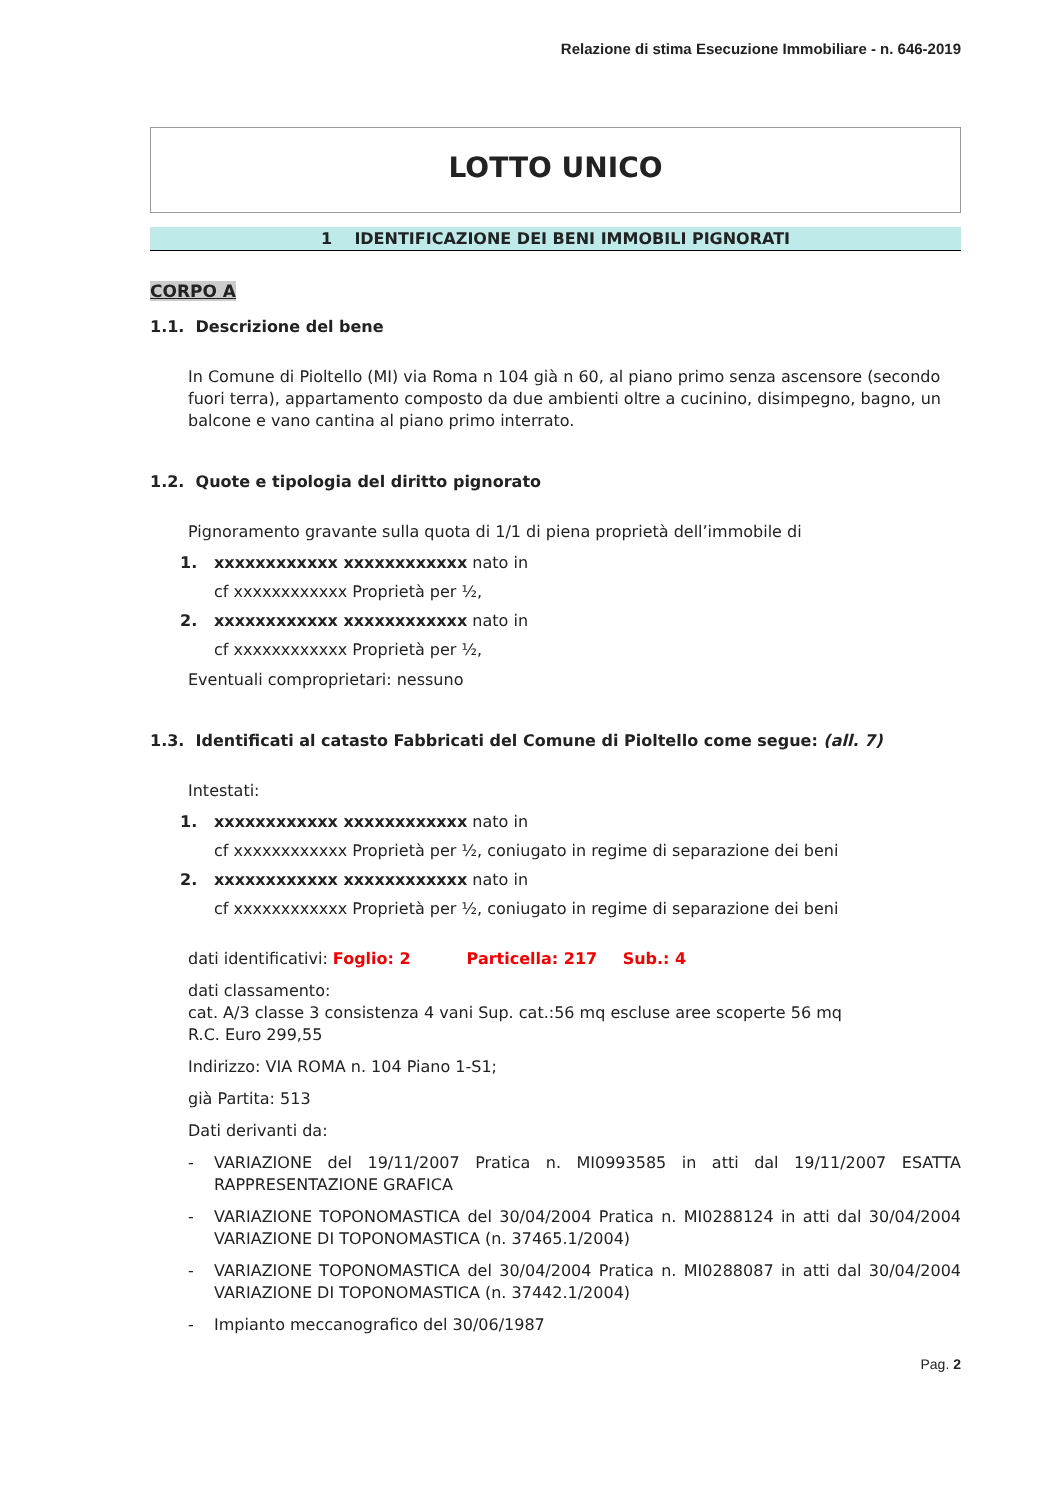Relazione di stima Esecuzione Immobiliare - n. 646-2019
LOTTO UNICO
1 IDENTIFICAZIONE DEI BENI IMMOBILI PIGNORATI
CORPO A
1.1. Descrizione del bene
In Comune di Pioltello (MI) via Roma n 104 già n 60, al piano primo senza ascensore (secondo fuori terra), appartamento composto da due ambienti oltre a cucinino, disimpegno, bagno, un balcone e vano cantina al piano primo interrato.
1.2. Quote e tipologia del diritto pignorato
Pignoramento gravante sulla quota di 1/1 di piena proprietà dell’immobile di
1. xxxxxxxxxxxx xxxxxxxxxxxx nato in
cf xxxxxxxxxxxx Proprietà per ½,
2. xxxxxxxxxxxx xxxxxxxxxxxx nato in
cf xxxxxxxxxxxx Proprietà per ½,
Eventuali comproprietari: nessuno
1.3. Identificati al catasto Fabbricati del Comune di Pioltello come segue: (all. 7)
Intestati:
1. xxxxxxxxxxxx xxxxxxxxxxxx nato in
cf xxxxxxxxxxxx Proprietà per ½, coniugato in regime di separazione dei beni
2. xxxxxxxxxxxx xxxxxxxxxxxx nato in
cf xxxxxxxxxxxx Proprietà per ½, coniugato in regime di separazione dei beni
dati identificativi: Foglio: 2 Particella: 217 Sub.: 4
dati classamento:
cat. A/3 classe 3 consistenza 4 vani Sup. cat.:56 mq escluse aree scoperte 56 mq
R.C. Euro 299,55
Indirizzo: VIA ROMA n. 104 Piano 1-S1;
già Partita: 513
Dati derivanti da:
- VARIAZIONE del 19/11/2007 Pratica n. MI0993585 in atti dal 19/11/2007 ESATTA RAPPRESENTAZIONE GRAFICA
- VARIAZIONE TOPONOMASTICA del 30/04/2004 Pratica n. MI0288124 in atti dal 30/04/2004 VARIAZIONE DI TOPONOMASTICA (n. 37465.1/2004)
- VARIAZIONE TOPONOMASTICA del 30/04/2004 Pratica n. MI0288087 in atti dal 30/04/2004 VARIAZIONE DI TOPONOMASTICA (n. 37442.1/2004)
- Impianto meccanografico del 30/06/1987
Pag. 2